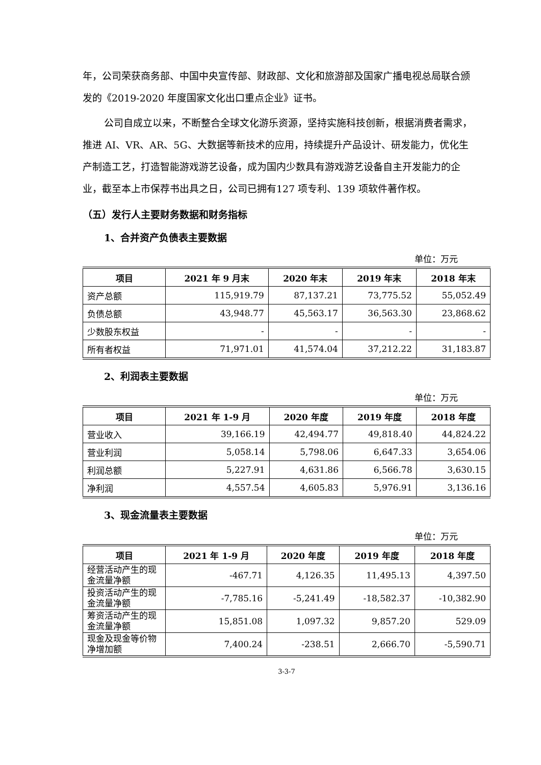年，公司荣获商务部、中国中央宣传部、财政部、文化和旅游部及国家广播电视总局联合颁发的《2019-2020 年度国家文化出口重点企业》证书。
公司自成立以来，不断整合全球文化游乐资源，坚持实施科技创新，根据消费者需求，推进 AI、VR、AR、5G、大数据等新技术的应用，持续提升产品设计、研发能力，优化生产制造工艺，打造智能游戏游艺设备，成为国内少数具有游戏游艺设备自主开发能力的企业，截至本上市保荐书出具之日，公司已拥有127 项专利、139 项软件著作权。
（五）发行人主要财务数据和财务指标
1、合并资产负债表主要数据
单位：万元
| 项目 | 2021 年 9 月末 | 2020 年末 | 2019 年末 | 2018 年末 |
| --- | --- | --- | --- | --- |
| 资产总额 | 115,919.79 | 87,137.21 | 73,775.52 | 55,052.49 |
| 负债总额 | 43,948.77 | 45,563.17 | 36,563.30 | 23,868.62 |
| 少数股东权益 | - | - | - | - |
| 所有者权益 | 71,971.01 | 41,574.04 | 37,212.22 | 31,183.87 |
2、利润表主要数据
单位：万元
| 项目 | 2021 年 1-9 月 | 2020 年度 | 2019 年度 | 2018 年度 |
| --- | --- | --- | --- | --- |
| 营业收入 | 39,166.19 | 42,494.77 | 49,818.40 | 44,824.22 |
| 营业利润 | 5,058.14 | 5,798.06 | 6,647.33 | 3,654.06 |
| 利润总额 | 5,227.91 | 4,631.86 | 6,566.78 | 3,630.15 |
| 净利润 | 4,557.54 | 4,605.83 | 5,976.91 | 3,136.16 |
3、现金流量表主要数据
单位：万元
| 项目 | 2021 年 1-9 月 | 2020 年度 | 2019 年度 | 2018 年度 |
| --- | --- | --- | --- | --- |
| 经营活动产生的现金流量净额 | -467.71 | 4,126.35 | 11,495.13 | 4,397.50 |
| 投资活动产生的现金流量净额 | -7,785.16 | -5,241.49 | -18,582.37 | -10,382.90 |
| 筹资活动产生的现金流量净额 | 15,851.08 | 1,097.32 | 9,857.20 | 529.09 |
| 现金及现金等价物净增加额 | 7,400.24 | -238.51 | 2,666.70 | -5,590.71 |
3-3-7